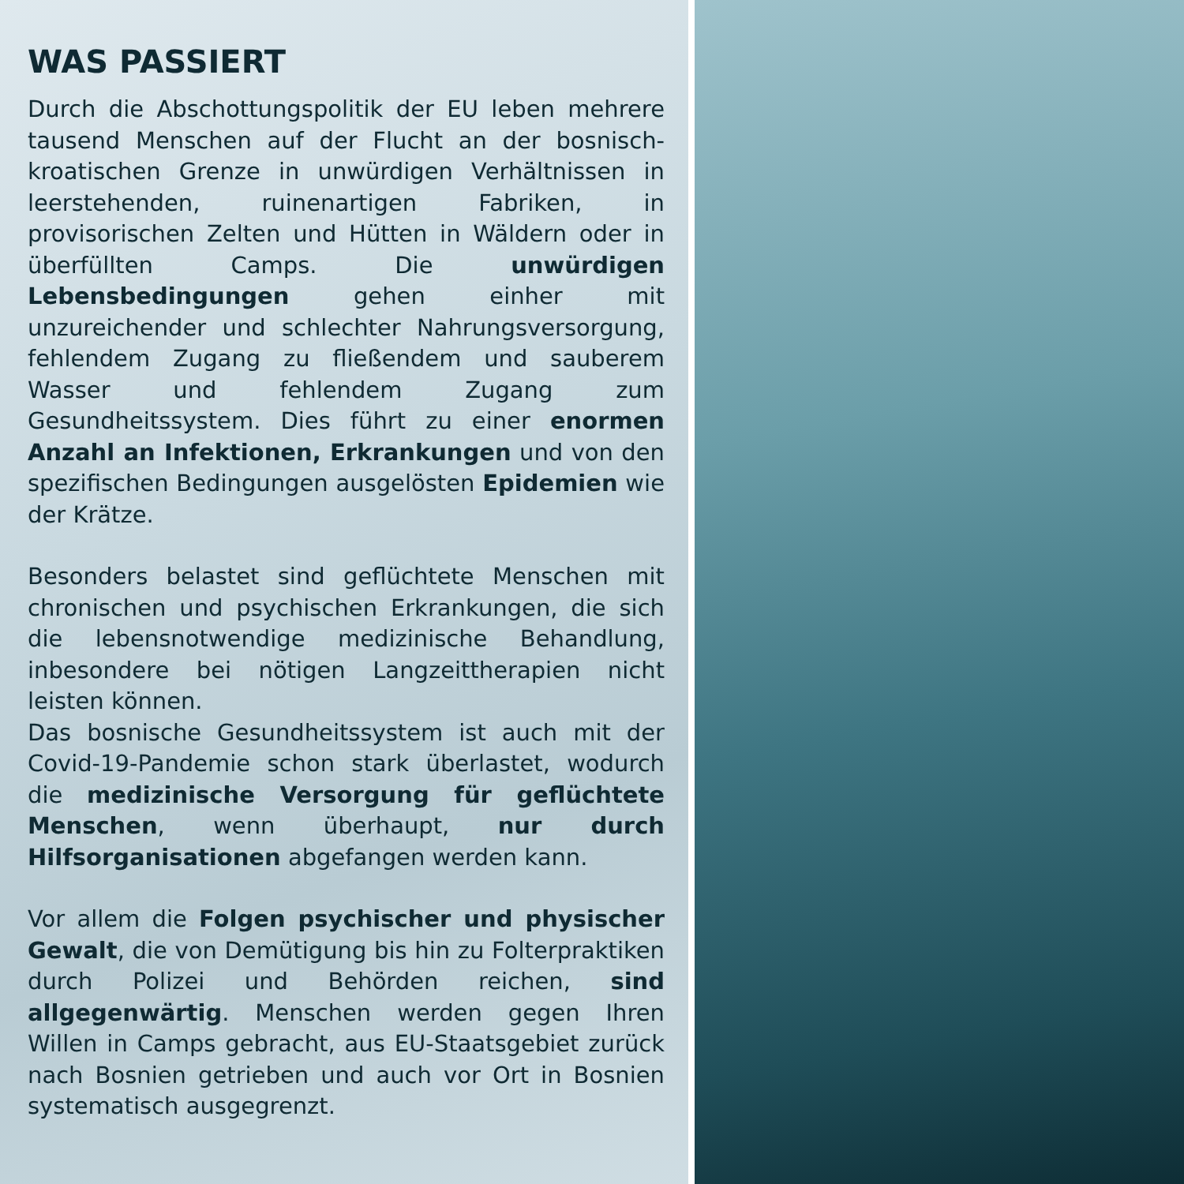WAS PASSIERT
Durch die Abschottungspolitik der EU leben mehrere tausend Menschen auf der Flucht an der bosnisch-kroatischen Grenze in unwürdigen Verhältnissen in leerstehenden, ruinenartigen Fabriken, in provisorischen Zelten und Hütten in Wäldern oder in überfüllten Camps. Die unwürdigen Lebensbedingungen gehen einher mit unzureichender und schlechter Nahrungsversorgung, fehlendem Zugang zu fließendem und sauberem Wasser und fehlendem Zugang zum Gesundheitssystem. Dies führt zu einer enormen Anzahl an Infektionen, Erkrankungen und von den spezifischen Bedingungen ausgelösten Epidemien wie der Krätze.
Besonders belastet sind geflüchtete Menschen mit chronischen und psychischen Erkrankungen, die sich die lebensnotwendige medizinische Behandlung, inbesondere bei nötigen Langzeittherapien nicht leisten können.
Das bosnische Gesundheitssystem ist auch mit der Covid-19-Pandemie schon stark überlastet, wodurch die medizinische Versorgung für geflüchtete Menschen, wenn überhaupt, nur durch Hilfsorganisationen abgefangen werden kann.
Vor allem die Folgen psychischer und physischer Gewalt, die von Demütigung bis hin zu Folterpraktiken durch Polizei und Behörden reichen, sind allgegenwärtig. Menschen werden gegen Ihren Willen in Camps gebracht, aus EU-Staatsgebiet zurück nach Bosnien getrieben und auch vor Ort in Bosnien systematisch ausgegrenzt.